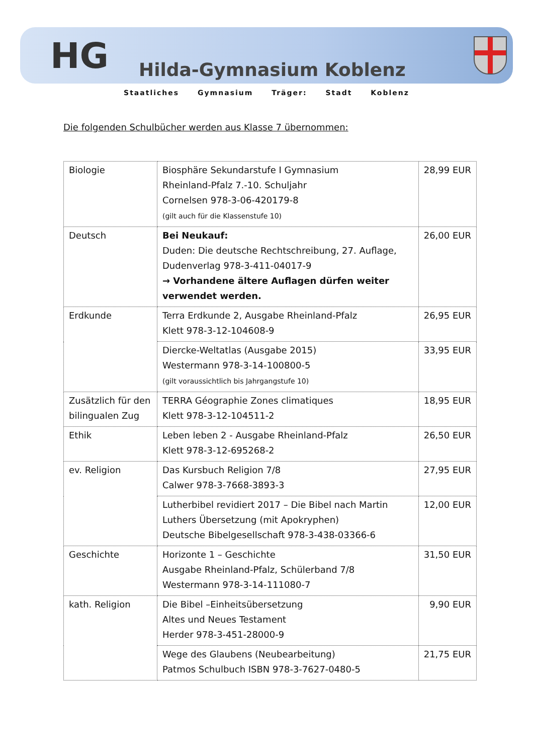HG Hilda-Gymnasium Koblenz
Staatliches Gymnasium Träger: Stadt Koblenz
Die folgenden Schulbücher werden aus Klasse 7 übernommen:
| Biologie | Biosphäre Sekundarstufe I Gymnasium Rheinland-Pfalz 7.-10. Schuljahr Cornelsen 978-3-06-420179-8 (gilt auch für die Klassenstufe 10) | 28,99 EUR |
| Deutsch | Bei Neukauf: Duden: Die deutsche Rechtschreibung, 27. Auflage, Dudenverlag 978-3-411-04017-9 → Vorhandene ältere Auflagen dürfen weiter verwendet werden. | 26,00 EUR |
| Erdkunde | Terra Erdkunde 2, Ausgabe Rheinland-Pfalz Klett 978-3-12-104608-9 | 26,95 EUR |
| | Diercke-Weltatlas (Ausgabe 2015) Westermann 978-3-14-100800-5 (gilt voraussichtlich bis Jahrgangstufe 10) | 33,95 EUR |
| Zusätzlich für den bilingualen Zug | TERRA Géographie Zones climatiques Klett 978-3-12-104511-2 | 18,95 EUR |
| Ethik | Leben leben 2 - Ausgabe Rheinland-Pfalz Klett 978-3-12-695268-2 | 26,50 EUR |
| ev. Religion | Das Kursbuch Religion 7/8 Calwer 978-3-7668-3893-3 | 27,95 EUR |
| | Lutherbibel revidiert 2017 – Die Bibel nach Martin Luthers Übersetzung (mit Apokryphen) Deutsche Bibelgesellschaft 978-3-438-03366-6 | 12,00 EUR |
| Geschichte | Horizonte 1 – Geschichte Ausgabe Rheinland-Pfalz, Schülerband 7/8 Westermann 978-3-14-111080-7 | 31,50 EUR |
| kath. Religion | Die Bibel –Einheitsübersetzung Altes und Neues Testament Herder 978-3-451-28000-9 | 9,90 EUR |
| | Wege des Glaubens (Neubearbeitung) Patmos Schulbuch ISBN 978-3-7627-0480-5 | 21,75 EUR |